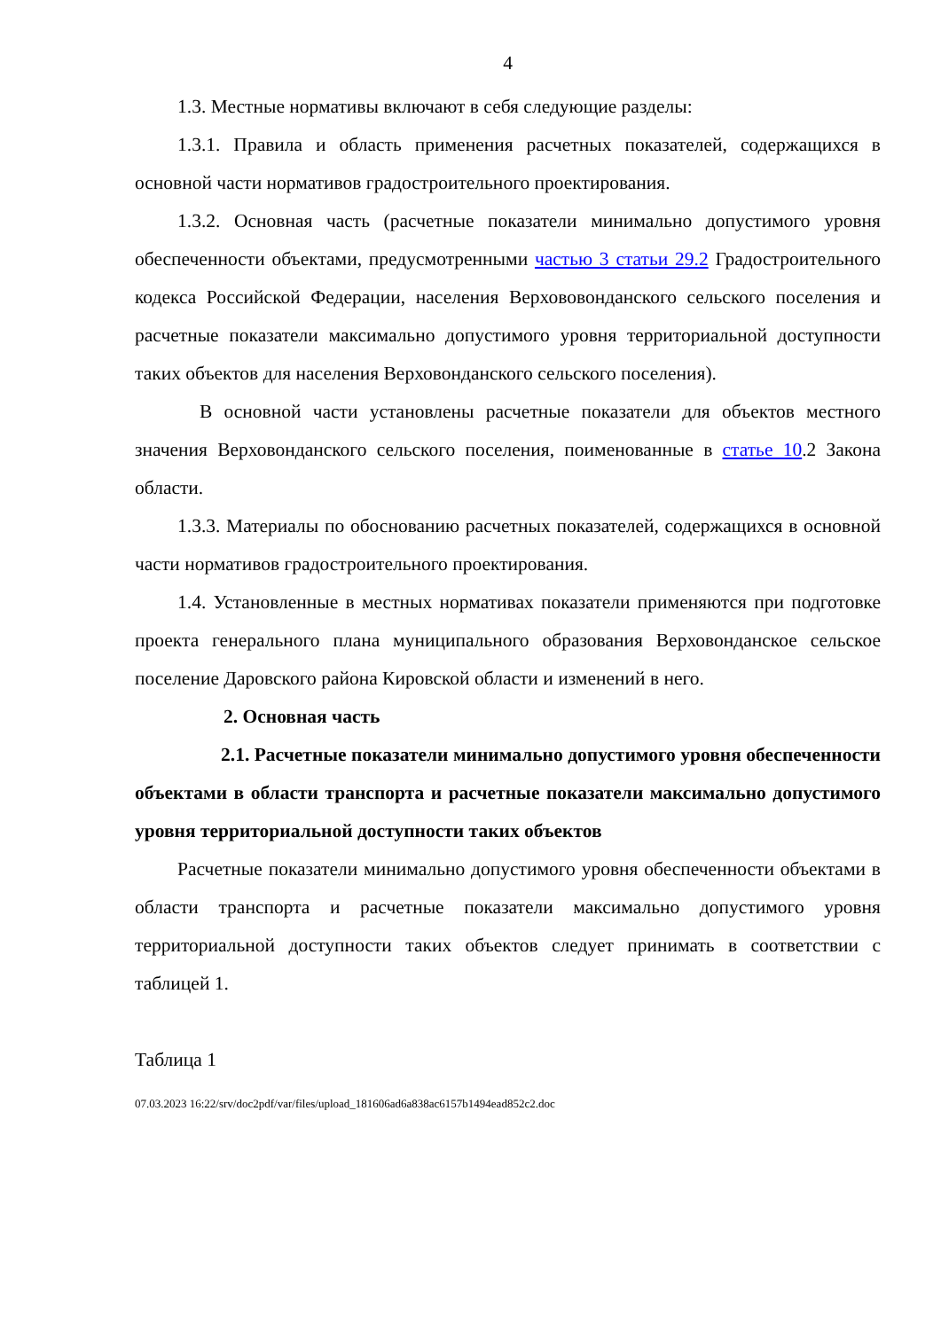4
1.3. Местные нормативы включают в себя следующие разделы:
1.3.1. Правила и область применения расчетных показателей, содержащихся в основной части нормативов градостроительного проектирования.
1.3.2. Основная часть (расчетные показатели минимально допустимого уровня обеспеченности объектами, предусмотренными частью 3 статьи 29.2 Градостроительного кодекса Российской Федерации, населения Верхововонданского сельского поселения и расчетные показатели максимально допустимого уровня территориальной доступности таких объектов для населения Верховонданского сельского поселения).
В основной части установлены расчетные показатели для объектов местного значения Верховонданского сельского поселения, поименованные в статье 10.2 Закона области.
1.3.3. Материалы по обоснованию расчетных показателей, содержащихся в основной части нормативов градостроительного проектирования.
1.4. Установленные в местных нормативах показатели применяются при подготовке проекта генерального плана муниципального образования Верховонданское сельское поселение Даровского района Кировской области и изменений в него.
2. Основная часть
2.1. Расчетные показатели минимально допустимого уровня обеспеченности объектами в области транспорта и расчетные показатели максимально допустимого уровня территориальной доступности таких объектов
Расчетные показатели минимально допустимого уровня обеспеченности объектами в области транспорта и расчетные показатели максимально допустимого уровня территориальной доступности таких объектов следует принимать в соответствии с таблицей 1.
Таблица 1
07.03.2023 16:22/srv/doc2pdf/var/files/upload_181606ad6a838ac6157b1494ead852c2.doc